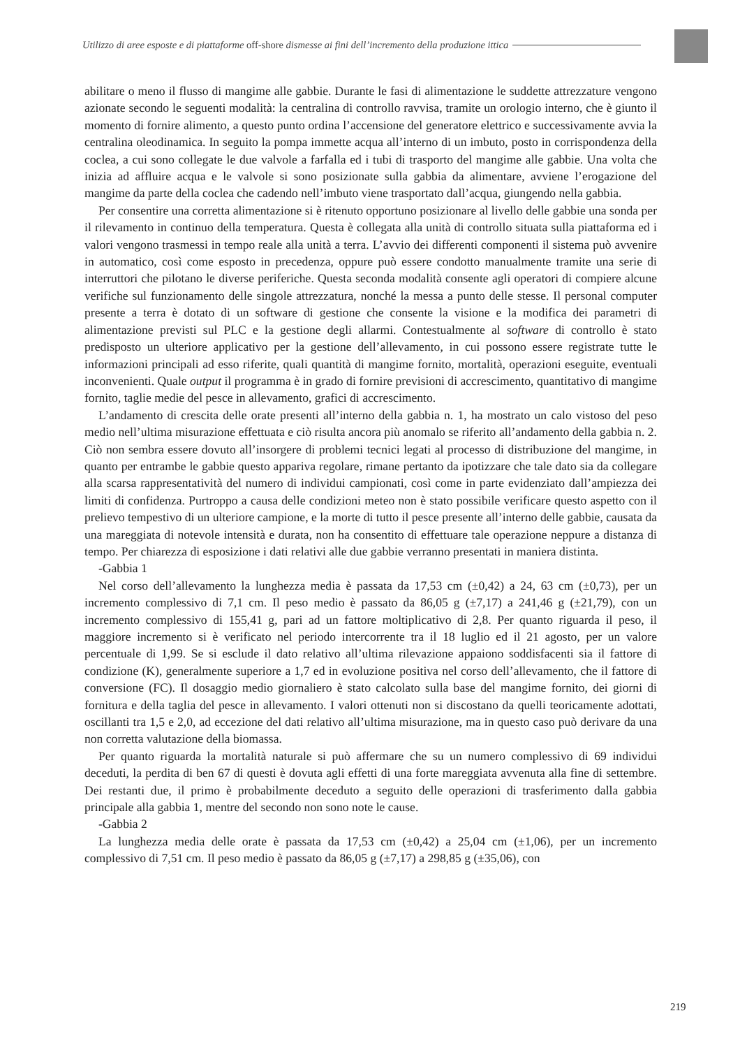Utilizzo di aree esposte e di piattaforme off-shore dismesse ai fini dell’incremento della produzione ittica
abilitare o meno il flusso di mangime alle gabbie. Durante le fasi di alimentazione le suddette attrezzature vengono azionate secondo le seguenti modalità: la centralina di controllo ravvisa, tramite un orologio interno, che è giunto il momento di fornire alimento, a questo punto ordina l’accensione del generatore elettrico e successivamente avvia la centralina oleodinamica. In seguito la pompa immette acqua all’interno di un imbuto, posto in corrispondenza della coclea, a cui sono collegate le due valvole a farfalla ed i tubi di trasporto del mangime alle gabbie. Una volta che inizia ad affluire acqua e le valvole si sono posizionate sulla gabbia da alimentare, avviene l’erogazione del mangime da parte della coclea che cadendo nell’imbuto viene trasportato dall’acqua, giungendo nella gabbia.
Per consentire una corretta alimentazione si è ritenuto opportuno posizionare al livello delle gabbie una sonda per il rilevamento in continuo della temperatura. Questa è collegata alla unità di controllo situata sulla piattaforma ed i valori vengono trasmessi in tempo reale alla unità a terra. L’avvio dei differenti componenti il sistema può avvenire in automatico, così come esposto in precedenza, oppure può essere condotto manualmente tramite una serie di interruttori che pilotano le diverse periferiche. Questa seconda modalità consente agli operatori di compiere alcune verifiche sul funzionamento delle singole attrezzatura, nonché la messa a punto delle stesse. Il personal computer presente a terra è dotato di un software di gestione che consente la visione e la modifica dei parametri di alimentazione previsti sul PLC e la gestione degli allarmi. Contestualmente al software di controllo è stato predisposto un ulteriore applicativo per la gestione dell’allevamento, in cui possono essere registrate tutte le informazioni principali ad esso riferite, quali quantità di mangime fornito, mortalità, operazioni eseguite, eventuali inconvenienti. Quale output il programma è in grado di fornire previsioni di accrescimento, quantitativo di mangime fornito, taglie medie del pesce in allevamento, grafici di accrescimento.
L’andamento di crescita delle orate presenti all’interno della gabbia n. 1, ha mostrato un calo vistoso del peso medio nell’ultima misurazione effettuata e ciò risulta ancora più anomalo se riferito all’andamento della gabbia n. 2. Ciò non sembra essere dovuto all’insorgere di problemi tecnici legati al processo di distribuzione del mangime, in quanto per entrambe le gabbie questo appariva regolare, rimane pertanto da ipotizzare che tale dato sia da collegare alla scarsa rappresentatività del numero di individui campionati, così come in parte evidenziato dall’ampiezza dei limiti di confidenza. Purtroppo a causa delle condizioni meteo non è stato possibile verificare questo aspetto con il prelievo tempestivo di un ulteriore campione, e la morte di tutto il pesce presente all’interno delle gabbie, causata da una mareggiata di notevole intensità e durata, non ha consentito di effettuare tale operazione neppure a distanza di tempo. Per chiarezza di esposizione i dati relativi alle due gabbie verranno presentati in maniera distinta.
-Gabbia 1
Nel corso dell’allevamento la lunghezza media è passata da 17,53 cm (±0,42) a 24, 63 cm (±0,73), per un incremento complessivo di 7,1 cm. Il peso medio è passato da 86,05 g (±7,17) a 241,46 g (±21,79), con un incremento complessivo di 155,41 g, pari ad un fattore moltiplicativo di 2,8. Per quanto riguarda il peso, il maggiore incremento si è verificato nel periodo intercorrente tra il 18 luglio ed il 21 agosto, per un valore percentuale di 1,99. Se si esclude il dato relativo all’ultima rilevazione appaiono soddisfacenti sia il fattore di condizione (K), generalmente superiore a 1,7 ed in evoluzione positiva nel corso dell’allevamento, che il fattore di conversione (FC). Il dosaggio medio giornaliero è stato calcolato sulla base del mangime fornito, dei giorni di fornitura e della taglia del pesce in allevamento. I valori ottenuti non si discostano da quelli teoricamente adottati, oscillanti tra 1,5 e 2,0, ad eccezione del dati relativo all’ultima misurazione, ma in questo caso può derivare da una non corretta valutazione della biomassa.
Per quanto riguarda la mortalità naturale si può affermare che su un numero complessivo di 69 individui deceduti, la perdita di ben 67 di questi è dovuta agli effetti di una forte mareggiata avvenuta alla fine di settembre. Dei restanti due, il primo è probabilmente deceduto a seguito delle operazioni di trasferimento dalla gabbia principale alla gabbia 1, mentre del secondo non sono note le cause.
-Gabbia 2
La lunghezza media delle orate è passata da 17,53 cm (±0,42) a 25,04 cm (±1,06), per un incremento complessivo di 7,51 cm. Il peso medio è passato da 86,05 g (±7,17) a 298,85 g (±35,06), con
219